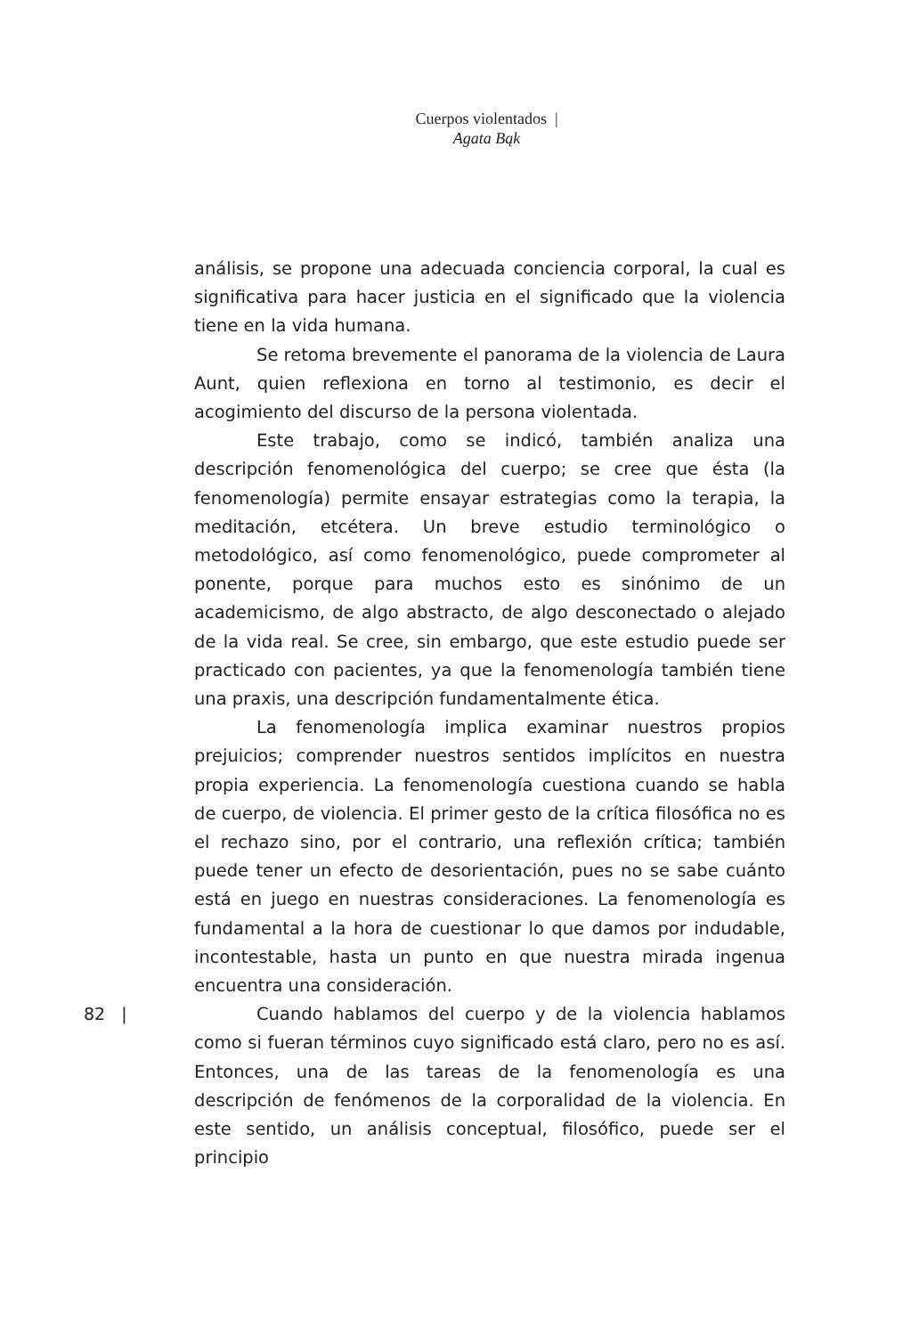Cuerpos violentados |
Agata Bąk
análisis, se propone una adecuada conciencia corporal, la cual es significativa para hacer justicia en el significado que la violencia tiene en la vida humana.
Se retoma brevemente el panorama de la violencia de Laura Aunt, quien reflexiona en torno al testimonio, es decir el acogimiento del discurso de la persona violentada.
Este trabajo, como se indicó, también analiza una descripción fenomenológica del cuerpo; se cree que ésta (la fenomenología) permite ensayar estrategias como la terapia, la meditación, etcétera. Un breve estudio terminológico o metodológico, así como fenomenológico, puede comprometer al ponente, porque para muchos esto es sinónimo de un academicismo, de algo abstracto, de algo desconectado o alejado de la vida real. Se cree, sin embargo, que este estudio puede ser practicado con pacientes, ya que la fenomenología también tiene una praxis, una descripción fundamentalmente ética.
La fenomenología implica examinar nuestros propios prejuicios; comprender nuestros sentidos implícitos en nuestra propia experiencia. La fenomenología cuestiona cuando se habla de cuerpo, de violencia. El primer gesto de la crítica filosófica no es el rechazo sino, por el contrario, una reflexión crítica; también puede tener un efecto de desorientación, pues no se sabe cuánto está en juego en nuestras consideraciones. La fenomenología es fundamental a la hora de cuestionar lo que damos por indudable, incontestable, hasta un punto en que nuestra mirada ingenua encuentra una consideración.
Cuando hablamos del cuerpo y de la violencia hablamos como si fueran términos cuyo significado está claro, pero no es así. Entonces, una de las tareas de la fenomenología es una descripción de fenómenos de la corporalidad de la violencia. En este sentido, un análisis conceptual, filosófico, puede ser el principio
82 |